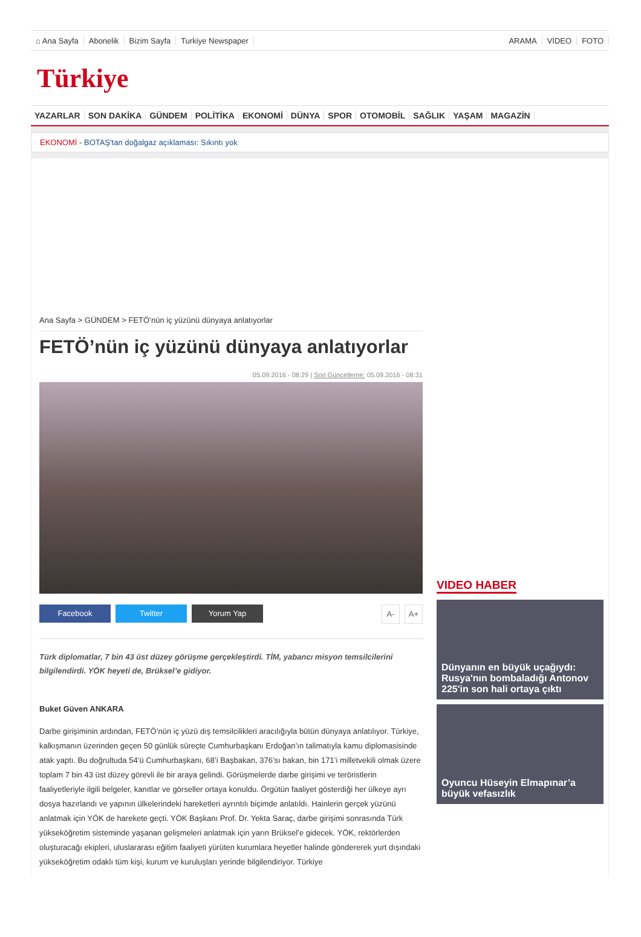⌂ Ana Sayfa Abonelik Bizim Sayfa Turkiye Newspaper
ARAMA VİDEO FOTO
Türkiye
YAZARLAR SON DAKİKA GÜNDEM POLİTİKA EKONOMİ DÜNYA SPOR OTOMOBİL SAĞLIK YAŞAM MAGAZİN
EKONOMİ - BOTAŞ'tan doğalgaz açıklaması: Sıkıntı yok
Ana Sayfa > GÜNDEM > FETÖ’nün iç yüzünü dünyaya anlatıyorlar
FETÖ’nün iç yüzünü dünyaya anlatıyorlar
05.09.2016 - 08:29 | Son Güncelleme: 05.09.2016 - 08:31
Facebook Twitter Yorum Yap A- A+
Türk diplomatlar, 7 bin 43 üst düzey görüşme gerçekleştirdi. TİM, yabancı misyon temsilcilerini bilgilendirdi. YÖK heyeti de, Brüksel’e gidiyor.
Buket Güven ANKARA
Darbe girişiminin ardından, FETÖ’nün iç yüzü dış temsilcilikleri aracılığıyla bütün dünyaya anlatılıyor. Türkiye, kalkışmanın üzerinden geçen 50 günlük süreçte Cumhurbaşkanı Erdoğan’ın talimatıyla kamu diplomasisinde atak yaptı. Bu doğrultuda 54’ü Cumhurbaşkanı, 68’i Başbakan, 376’sı bakan, bin 171’i milletvekili olmak üzere toplam 7 bin 43 üst düzey görevli ile bir araya gelindi. Görüşmelerde darbe girişimi ve teröristlerin faaliyetleriyle ilgili belgeler, kanıtlar ve görseller ortaya konuldu. Örgütün faaliyet gösterdiği her ülkeye ayrı dosya hazırlandı ve yapının ülkelerindeki hareketleri ayrıntılı biçimde anlatıldı. Hainlerin gerçek yüzünü anlatmak için YÖK de harekete geçti. YÖK Başkanı Prof. Dr. Yekta Saraç, darbe girişimi sonrasında Türk yükseköğretim sisteminde yaşanan gelişmeleri anlatmak için yarın Brüksel’e gidecek. YÖK, rektörlerden oluşturacağı ekipleri, uluslararası eğitim faaliyeti yürüten kurumlara heyetler halinde göndererek yurt dışındaki yükseköğretim odaklı tüm kişi, kurum ve kuruluşları yerinde bilgilendiriyor. Türkiye
VIDEO HABER
Dünyanın en büyük uçağıydı: Rusya'nın bombaladığı Antonov 225'in son hali ortaya çıktı
Oyuncu Hüseyin Elmapınar’a büyük vefasızlık